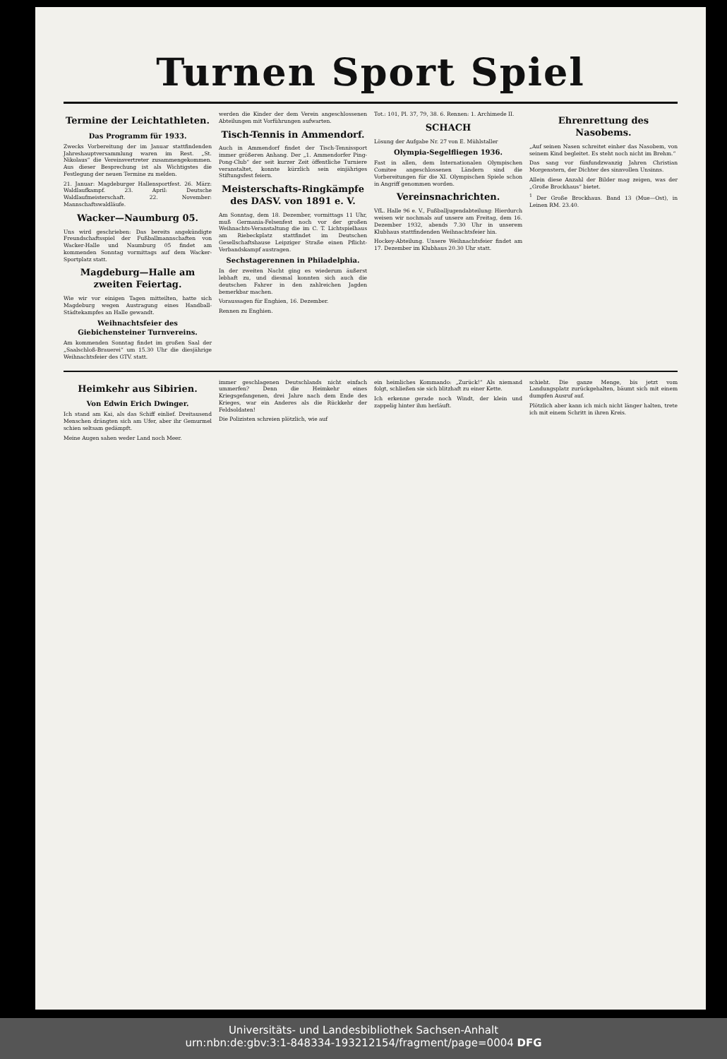Turnen Sport Spiel
Termine der Leichtathleten.
Das Programm für 1933.
Zwecks Vorbereitung der im Januar stattfindenden Jahreshauptversammlung waren im Rest. „St. Nikolaus“ die Vereinsvertreter zusammengekommen. Aus dieser Besprechung ist als Wichtigstes die Festlegung der neuen Termine zu melden.
21. Januar: Magdeburger Hallensportfest. 26. März: Waldlaufkampf. 23. April: Deutsche Waldlaufmeisterschaft. 22. November: Mannschaftswaldläufe.
Wacker—Naumburg 05.
Uns wird geschrieben: Das bereits angekündigte Freundschaftsspiel der Fußballmannschaften von Wacker-Halle und Naumburg 05 findet am kommenden Sonntag vormittags auf dem Wacker-Sportplatz statt.
Magdeburg—Halle am zweiten Feiertag.
Wie wir vor einigen Tagen mitteilten, hatte sich Magdeburg wegen Austragung eines Handball-Städtekampfes an Halle gewandt.
Weihnachtsfeier des Giebichensteiner Turnvereins.
Am kommenden Sonntag findet im großen Saal der „Saalschloß-Brauerei“ um 15.30 Uhr die diesjährige Weihnachtsfeier des GTV. statt.
werden die Kinder der dem Verein angeschlossenen Abteilungen mit Vorführungen aufwarten.
Tisch-Tennis in Ammendorf.
Auch in Ammendorf findet der Tisch-Tennissport immer größeren Anhang. Der „1. Ammendorfer Ping-Pong-Club“ der seit kurzer Zeit öffentliche Turniere veranstaltet, konnte kürzlich sein einjähriges Stiftungsfest feiern.
Meisterschafts-Ringkämpfe des DASV. von 1891 e. V.
Am Sonntag, dem 18. Dezember, vormittags 11 Uhr, muß Germania-Felsenfest noch vor der großen Weihnachts-Veranstaltung die im C. T. Lichtspielhaus am Riebeckplatz stattfindet im Deutschen Gesellschaftshause Leipziger Straße einen Pflicht-Verbandskampf austragen.
Sechstagerennen in Philadelphia.
In der zweiten Nacht ging es wiederum äußerst lebhaft zu, und diesmal konnten sich auch die deutschen Fahrer in den zahlreichen Jagden bemerkbar machen.
Voraussagen für Enghien, 16. Dezember.
Rennen zu Enghien.
Tot.: 101, Pl. 37, 79, 38. 6. Rennen: 1. Archimede II.
SCHACH
Lösung der Aufgabe Nr. 27 von E. Mühlstaller
Olympia-Segelfliegen 1936.
Fast in allen, dem Internationalen Olympischen Comitee angeschlossenen Ländern sind die Vorbereitungen für die XI. Olympischen Spiele schon in Angriff genommen worden.
Vereinsnachrichten.
VfL. Halle 96 e. V., Fußballjugendabteilung: Hierdurch weisen wir nochmals auf unsere am Freitag, dem 16. Dezember 1932, abends 7.30 Uhr in unserem Klubhaus stattfindenden Weihnachtsfeier hin.
Hockey-Abteilung. Unsere Weihnachtsfeier findet am 17. Dezember im Klubhaus 20.30 Uhr statt.
Ehrenrettung des Nasobems.
„Auf seinen Nasen schreitet einher das Nasobem, von seinem Kind begleitet. Es steht noch nicht im Brehm.“
Das sang vor fünfundzwanzig Jahren Christian Morgenstern, der Dichter des sinnvollen Unsinns.
Allein diese Anzahl der Bilder mag zeigen, was der „Große Brockhaus“ bietet.
<sup>1</sup> Der Große Brockhaus. Band 13 (Mue—Ost), in Leinen RM. 23.40.
Heimkehr aus Sibirien.
Von Edwin Erich Dwinger.
Ich stand am Kai, als das Schiff einlief. Dreitausend Menschen drängten sich am Ufer, aber ihr Gemurmel schien seltsam gedämpft.
Meine Augen sahen weder Land noch Meer.
immer geschlagenen Deutschlands nicht einfach ummerfen? Denn die Heimkehr eines Kriegsgefangenen, drei Jahre nach dem Ende des Krieges, war ein Anderes als die Rückkehr der Feldsoldaten!
Die Polizisten schreien plötzlich, wie auf
ein heimliches Kommando: „Zurück!“ Als niemand folgt, schließen sie sich blitzhaft zu einer Kette.
Ich erkenne gerade noch Windt, der klein und zappelig hinter ihm herläuft.
schieht. Die ganze Menge, bis jetzt vom Landungsplatz zurückgehalten, bäumt sich mit einem dumpfen Ausruf auf.
Plötzlich aber kann ich mich nicht länger halten, trete ich mit einem Schritt in ihren Kreis.
Universitäts- und Landesbibliothek Sachsen-Anhalt
urn:nbn:de:gbv:3:1-848334-193212154/fragment/page=0004 DFG